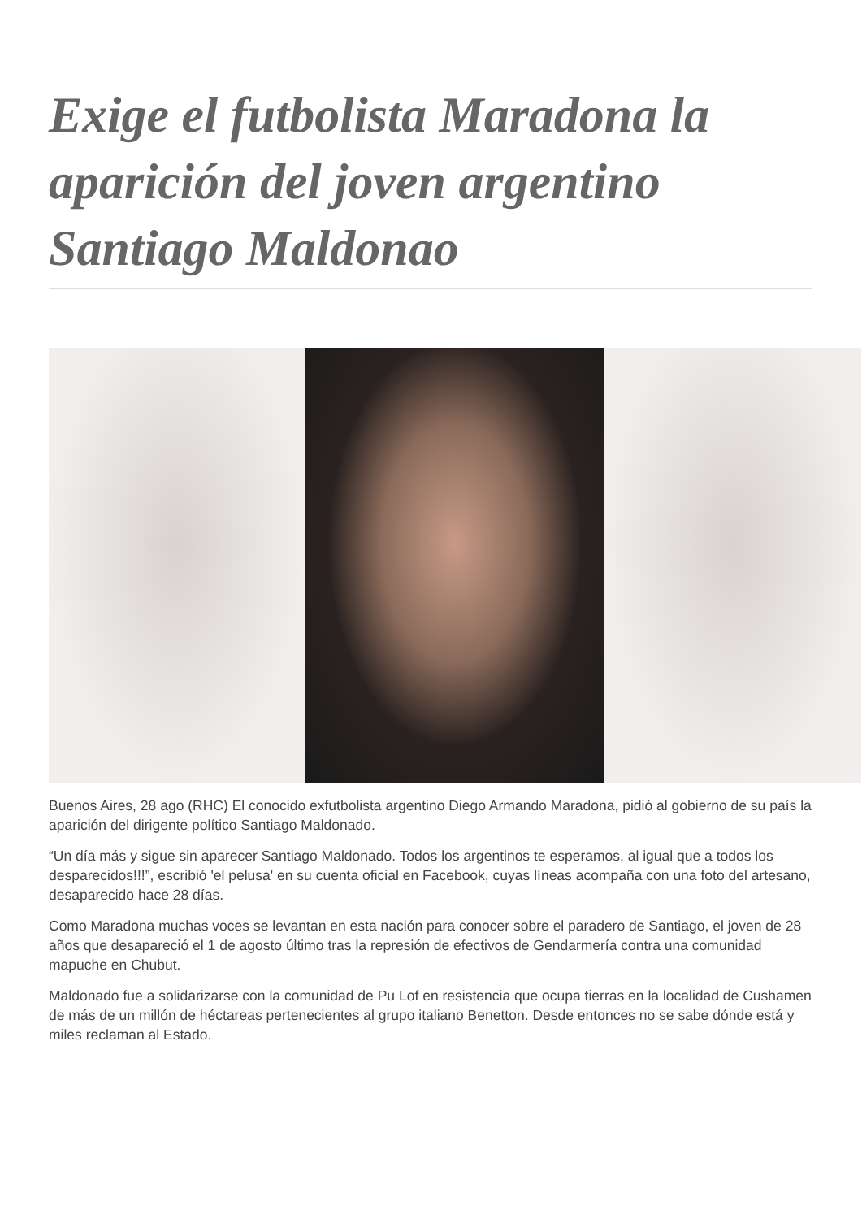Exige el futbolista Maradona la aparición del joven argentino Santiago Maldonao
Buenos Aires, 28 ago (RHC) El conocido exfutbolista argentino Diego Armando Maradona, pidió al gobierno de su país la aparición del dirigente político Santiago Maldonado.
“Un día más y sigue sin aparecer Santiago Maldonado. Todos los argentinos te esperamos, al igual que a todos los desparecidos!!!”, escribió 'el pelusa' en su cuenta oficial en Facebook, cuyas líneas acompaña con una foto del artesano, desaparecido hace 28 días.
Como Maradona muchas voces se levantan en esta nación para conocer sobre el paradero de Santiago, el joven de 28 años que desapareció el 1 de agosto último tras la represión de efectivos de Gendarmería contra una comunidad mapuche en Chubut.
Maldonado fue a solidarizarse con la comunidad de Pu Lof en resistencia que ocupa tierras en la localidad de Cushamen de más de un millón de héctareas pertenecientes al grupo italiano Benetton. Desde entonces no se sabe dónde está y miles reclaman al Estado.